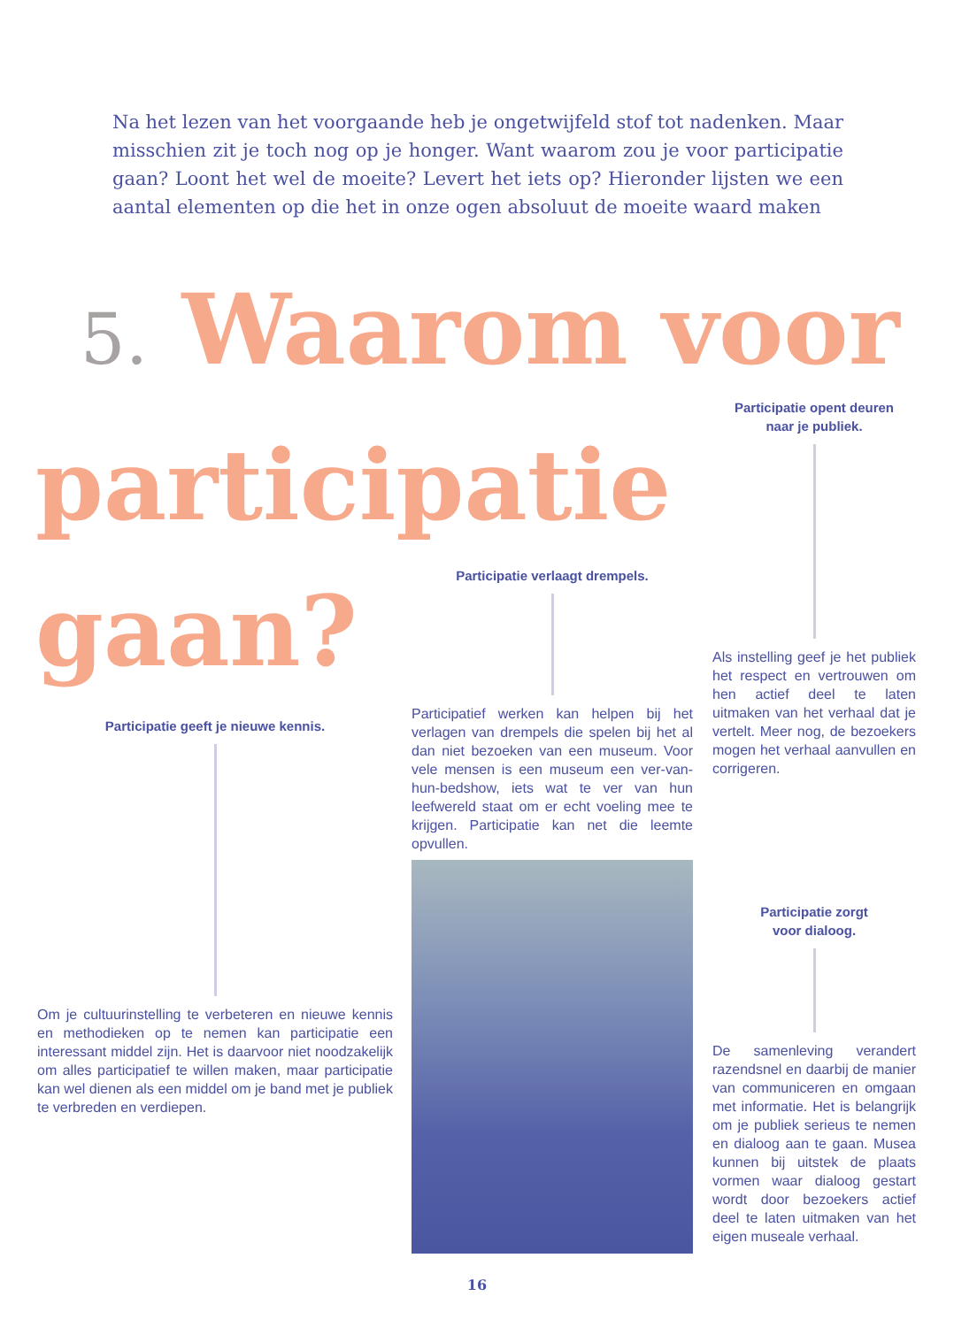Na het lezen van het voorgaande heb je ongetwijfeld stof tot nadenken. Maar misschien zit je toch nog op je honger. Want waarom zou je voor participatie gaan? Loont het wel de moeite? Levert het iets op? Hieronder lijsten we een aantal elementen op die het in onze ogen absoluut de moeite waard maken
5. Waarom voor
participatie
gaan?
Participatie opent deuren
naar je publiek.
Als instelling geef je het publiek het respect en vertrouwen om hen actief deel te laten uitmaken van het verhaal dat je vertelt. Meer nog, de bezoekers mogen het verhaal aanvullen en corrigeren.
Participatie verlaagt drempels.
Participatief werken kan helpen bij het verlagen van drempels die spelen bij het al dan niet bezoeken van een museum. Voor vele mensen is een museum een ver-van-hun-bedshow, iets wat te ver van hun leefwereld staat om er echt voeling mee te krijgen. Participatie kan net die leemte opvullen.
Participatie geeft je nieuwe kennis.
Om je cultuurinstelling te verbeteren en nieuwe kennis en methodieken op te nemen kan participatie een interessant middel zijn. Het is daarvoor niet noodzakelijk om alles participatief te willen maken, maar participatie kan wel dienen als een middel om je band met je publiek te verbreden en verdiepen.
Participatie zorgt
voor dialoog.
De samenleving verandert razendsnel en daarbij de manier van communiceren en omgaan met informatie. Het is belangrijk om je publiek serieus te nemen en dialoog aan te gaan. Musea kunnen bij uitstek de plaats vormen waar dialoog gestart wordt door bezoekers actief deel te laten uitmaken van het eigen museale verhaal.
16